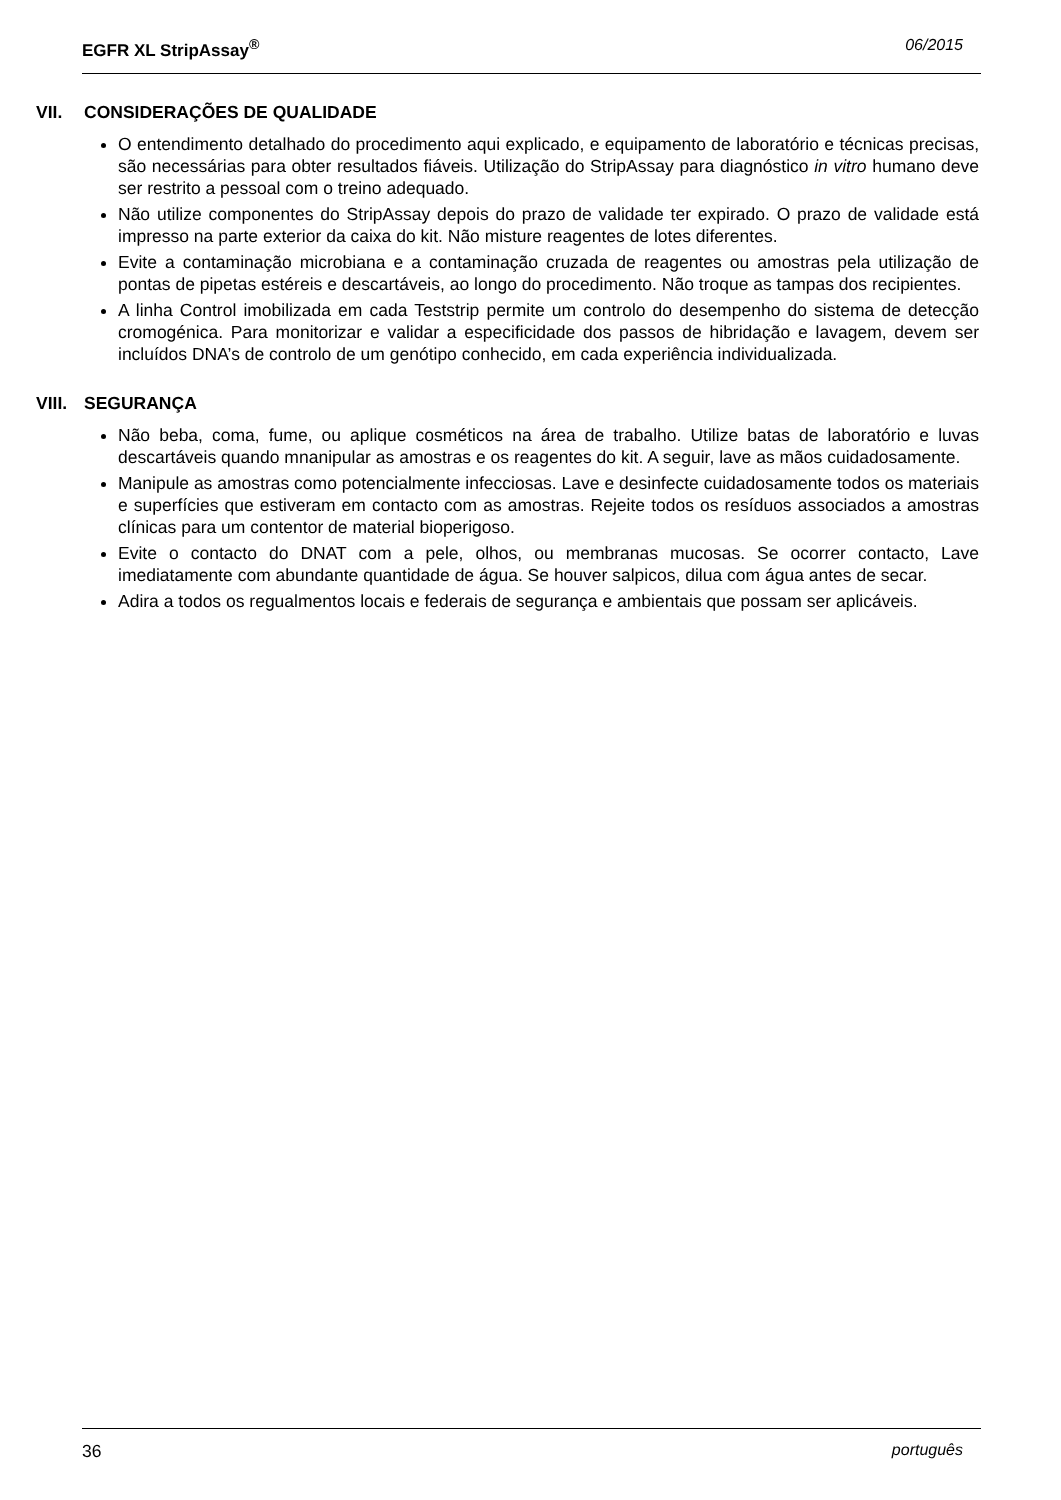EGFR XL StripAssay<sup>®</sup> 06/2015
VII. CONSIDERAÇÕES DE QUALIDADE
O entendimento detalhado do procedimento aqui explicado, e equipamento de laboratório e técnicas precisas, são necessárias para obter resultados fiáveis. Utilização do StripAssay para diagnóstico in vitro humano deve ser restrito a pessoal com o treino adequado.
Não utilize componentes do StripAssay depois do prazo de validade ter expirado. O prazo de validade está impresso na parte exterior da caixa do kit. Não misture reagentes de lotes diferentes.
Evite a contaminação microbiana e a contaminação cruzada de reagentes ou amostras pela utilização de pontas de pipetas estéreis e descartáveis, ao longo do procedimento. Não troque as tampas dos recipientes.
A linha Control imobilizada em cada Teststrip permite um controlo do desempenho do sistema de detecção cromogénica. Para monitorizar e validar a especificidade dos passos de hibridação e lavagem, devem ser incluídos DNA’s de controlo de um genótipo conhecido, em cada experiência individualizada.
VIII. SEGURANÇA
Não beba, coma, fume, ou aplique cosméticos na área de trabalho. Utilize batas de laboratório e luvas descartáveis quando mnanipular as amostras e os reagentes do kit. A seguir, lave as mãos cuidadosamente.
Manipule as amostras como potencialmente infecciosas. Lave e desinfecte cuidadosamente todos os materiais e superfícies que estiveram em contacto com as amostras. Rejeite todos os resíduos associados a amostras clínicas para um contentor de material bioperigoso.
Evite o contacto do DNAT com a pele, olhos, ou membranas mucosas. Se ocorrer contacto, Lave imediatamente com abundante quantidade de água. Se houver salpicos, dilua com água antes de secar.
Adira a todos os regualmentos locais e federais de segurança e ambientais que possam ser aplicáveis.
36 português